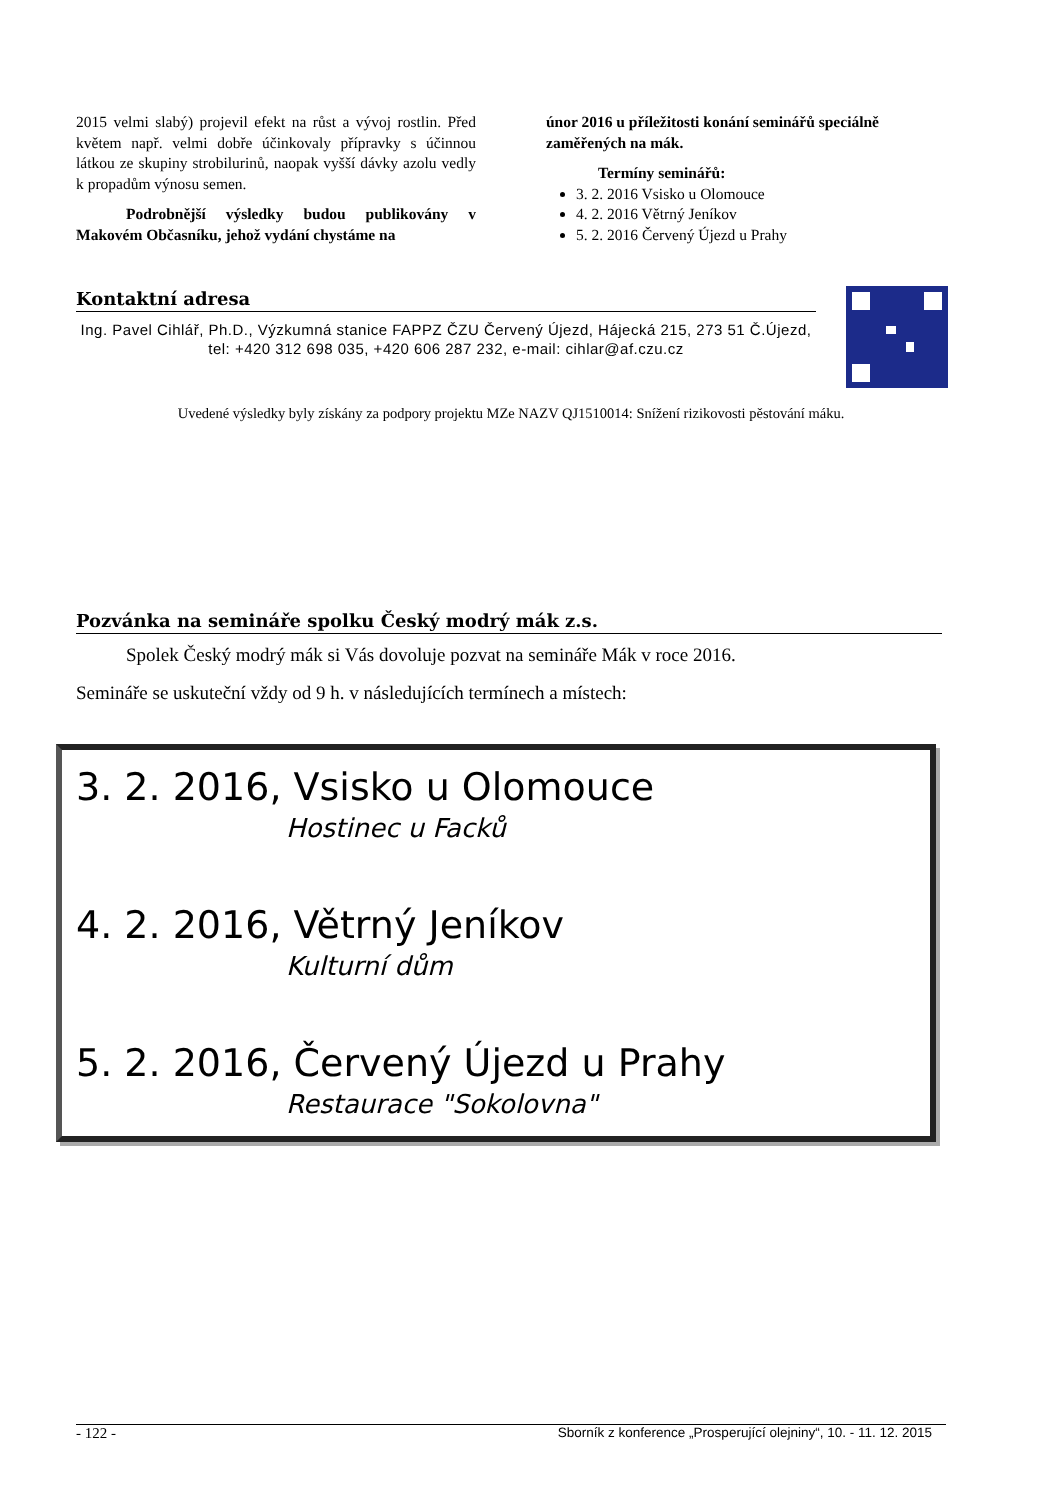2015 velmi slabý) projevil efekt na růst a vývoj rostlin. Před květem např. velmi dobře účinkovaly přípravky s účinnou látkou ze skupiny strobilurinů, naopak vyšší dávky azolu vedly k propadům výnosu semen.
Podrobnější výsledky budou publikovány v Makovém Občasníku, jehož vydání chystáme na
únor 2016 u příležitosti konání seminářů speciálně zaměřených na mák.
Termíny seminářů:
3. 2. 2016 Vsisko u Olomouce
4. 2. 2016 Větrný Jeníkov
5. 2. 2016 Červený Újezd u Prahy
Kontaktní adresa
Ing. Pavel Cihlář, Ph.D., Výzkumná stanice FAPPZ ČZU Červený Újezd, Hájecká 215, 273 51 Č.Újezd, tel: +420 312 698 035, +420 606 287 232, e-mail: cihlar@af.czu.cz
Uvedené výsledky byly získány za podpory projektu MZe NAZV QJ1510014: Snížení rizikovosti pěstování máku.
Pozvánka na semináře spolku Český modrý mák z.s.
Spolek Český modrý mák si Vás dovoluje pozvat na semináře Mák v roce 2016.
Semináře se uskuteční vždy od 9 h. v následujících termínech a místech:
3. 2. 2016, Vsisko u Olomouce
Hostinec u Facků
4. 2. 2016, Větrný Jeníkov
Kulturní dům
5. 2. 2016, Červený Újezd u Prahy
Restaurace "Sokolovna"
- 122 - Sborník z konference „Prosperující olejniny“, 10. - 11. 12. 2015